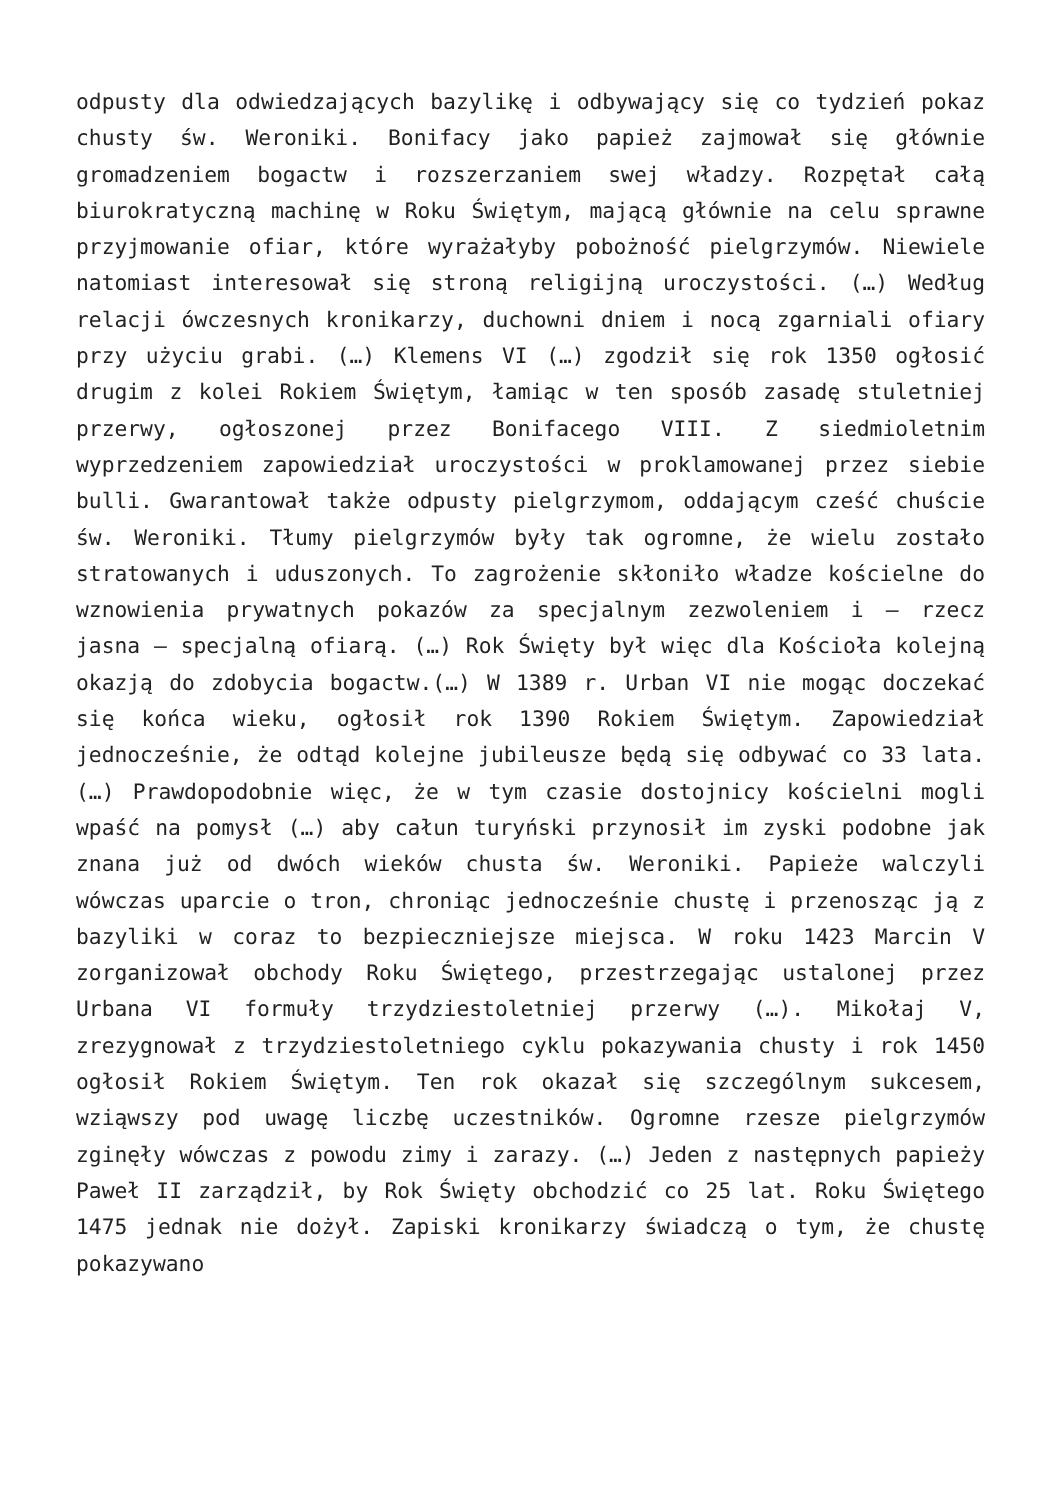odpusty dla odwiedzających bazylikę i odbywający się co tydzień pokaz chusty św. Weroniki. Bonifacy jako papież zajmował się głównie gromadzeniem bogactw i rozszerzaniem swej władzy. Rozpętał całą biurokratyczną machinę w Roku Świętym, mającą głównie na celu sprawne przyjmowanie ofiar, które wyrażałyby pobożność pielgrzymów. Niewiele natomiast interesował się stroną religijną uroczystości. (…) Według relacji ówczesnych kronikarzy, duchowni dniem i nocą zgarniali ofiary przy użyciu grabi. (…) Klemens VI (…) zgodził się rok 1350 ogłosić drugim z kolei Rokiem Świętym, łamiąc w ten sposób zasadę stuletniej przerwy, ogłoszonej przez Bonifacego VIII. Z siedmioletnim wyprzedzeniem zapowiedział uroczystości w proklamowanej przez siebie bulli. Gwarantował także odpusty pielgrzymom, oddającym cześć chuście św. Weroniki. Tłumy pielgrzymów były tak ogromne, że wielu zostało stratowanych i uduszonych. To zagrożenie skłoniło władze kościelne do wznowienia prywatnych pokazów za specjalnym zezwoleniem i – rzecz jasna – specjalną ofiarą. (…) Rok Święty był więc dla Kościoła kolejną okazją do zdobycia bogactw.(…) W 1389 r. Urban VI nie mogąc doczekać się końca wieku, ogłosił rok 1390 Rokiem Świętym. Zapowiedział jednocześnie, że odtąd kolejne jubileusze będą się odbywać co 33 lata. (…) Prawdopodobnie więc, że w tym czasie dostojnicy kościelni mogli wpaść na pomysł (…) aby całun turyński przynosił im zyski podobne jak znana już od dwóch wieków chusta św. Weroniki. Papieże walczyli wówczas uparcie o tron, chroniąc jednocześnie chustę i przenosząc ją z bazyliki w coraz to bezpieczniejsze miejsca. W roku 1423 Marcin V zorganizował obchody Roku Świętego, przestrzegając ustalonej przez Urbana VI formuły trzydziestoletniej przerwy (…). Mikołaj V, zrezygnował z trzydziestoletniego cyklu pokazywania chusty i rok 1450 ogłosił Rokiem Świętym. Ten rok okazał się szczególnym sukcesem, wziąwszy pod uwagę liczbę uczestników. Ogromne rzesze pielgrzymów zginęły wówczas z powodu zimy i zarazy. (…) Jeden z następnych papieży Paweł II zarządził, by Rok Święty obchodzić co 25 lat. Roku Świętego 1475 jednak nie dożył. Zapiski kronikarzy świadczą o tym, że chustę pokazywano